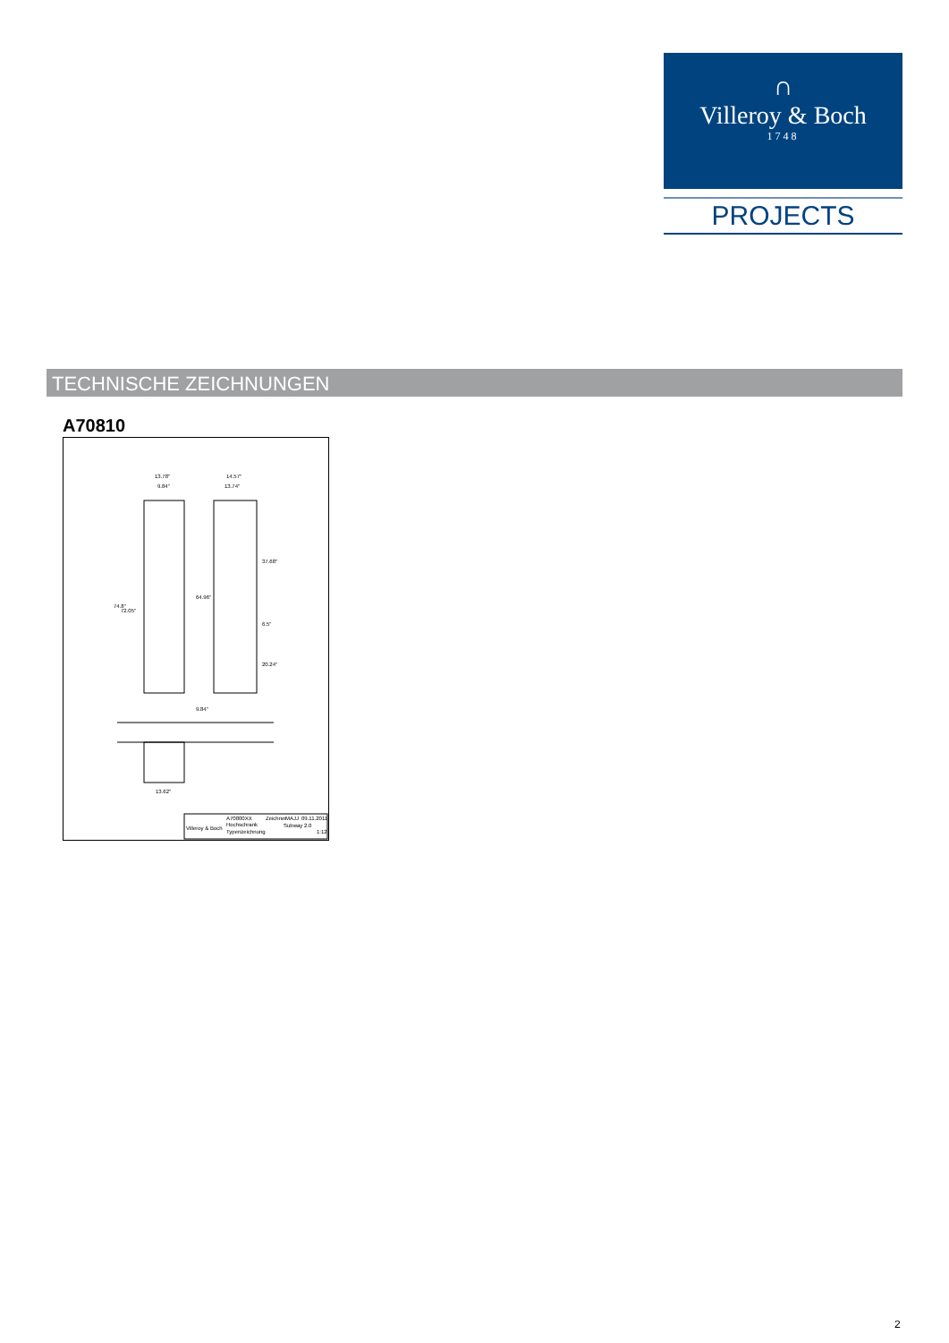∩
Villeroy & Boch
1748
PROJECTS
TECHNISCHE ZEICHNUNGEN
A70810
13.78"
9.84"
14.57"
13.74"
64.96"
72.05"
74.8"
37.68"
6.5"
20.24"
9.84"
13.62"
A70800XX
Zeichner
MAJJ
09.11.2011
Villeroy & Boch
Hochschrank
Subway 2.0
Typenzeichnung
1:12
2